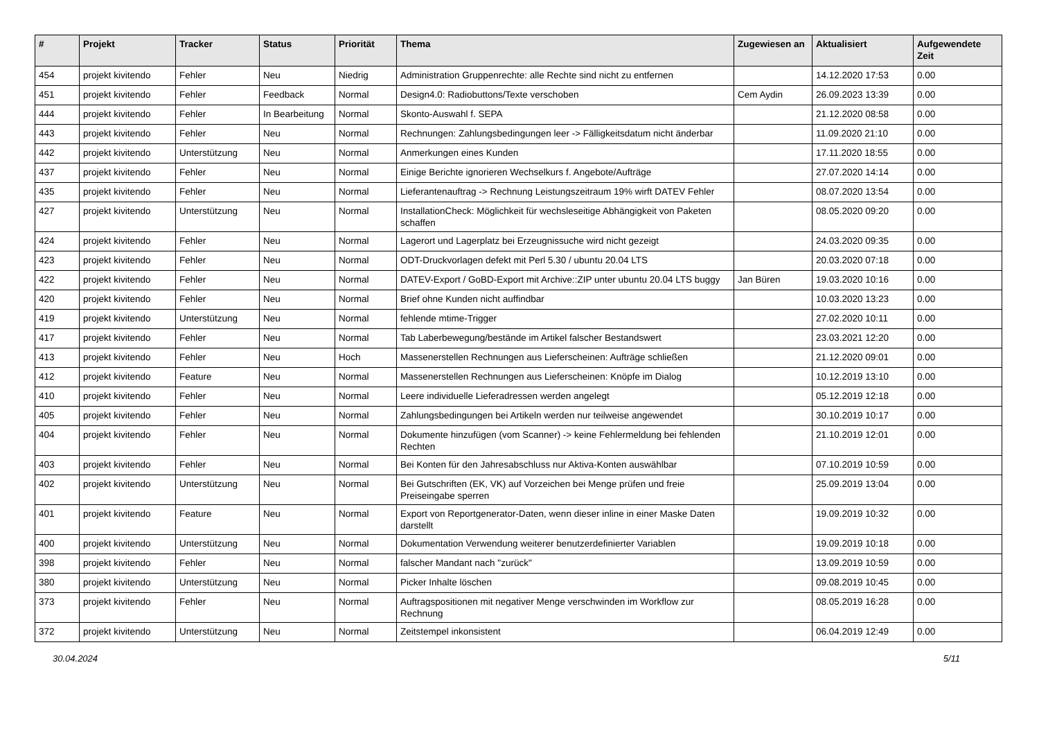| # | Projekt | Tracker | Status | Priorität | Thema | Zugewiesen an | Aktualisiert | Aufgewendete Zeit |
| --- | --- | --- | --- | --- | --- | --- | --- | --- |
| 454 | projekt kivitendo | Fehler | Neu | Niedrig | Administration Gruppenrechte: alle Rechte sind nicht zu entfernen | | 14.12.2020 17:53 | 0.00 |
| 451 | projekt kivitendo | Fehler | Feedback | Normal | Design4.0: Radiobuttons/Texte verschoben | Cem Aydin | 26.09.2023 13:39 | 0.00 |
| 444 | projekt kivitendo | Fehler | In Bearbeitung | Normal | Skonto-Auswahl f. SEPA | | 21.12.2020 08:58 | 0.00 |
| 443 | projekt kivitendo | Fehler | Neu | Normal | Rechnungen: Zahlungsbedingungen leer -> Fälligkeitsdatum nicht änderbar | | 11.09.2020 21:10 | 0.00 |
| 442 | projekt kivitendo | Unterstützung | Neu | Normal | Anmerkungen eines Kunden | | 17.11.2020 18:55 | 0.00 |
| 437 | projekt kivitendo | Fehler | Neu | Normal | Einige Berichte ignorieren Wechselkurs f. Angebote/Aufträge | | 27.07.2020 14:14 | 0.00 |
| 435 | projekt kivitendo | Fehler | Neu | Normal | Lieferantenauftrag -> Rechnung Leistungszeitraum 19% wirft DATEV Fehler | | 08.07.2020 13:54 | 0.00 |
| 427 | projekt kivitendo | Unterstützung | Neu | Normal | InstallationCheck: Möglichkeit für wechsleseitige Abhängigkeit von Paketen schaffen | | 08.05.2020 09:20 | 0.00 |
| 424 | projekt kivitendo | Fehler | Neu | Normal | Lagerort und Lagerplatz bei Erzeugnissuche wird nicht gezeigt | | 24.03.2020 09:35 | 0.00 |
| 423 | projekt kivitendo | Fehler | Neu | Normal | ODT-Druckvorlagen defekt mit Perl 5.30 / ubuntu 20.04 LTS | | 20.03.2020 07:18 | 0.00 |
| 422 | projekt kivitendo | Fehler | Neu | Normal | DATEV-Export / GoBD-Export mit Archive::ZIP unter ubuntu 20.04 LTS buggy | Jan Büren | 19.03.2020 10:16 | 0.00 |
| 420 | projekt kivitendo | Fehler | Neu | Normal | Brief ohne Kunden nicht auffindbar | | 10.03.2020 13:23 | 0.00 |
| 419 | projekt kivitendo | Unterstützung | Neu | Normal | fehlende mtime-Trigger | | 27.02.2020 10:11 | 0.00 |
| 417 | projekt kivitendo | Fehler | Neu | Normal | Tab Laberbewegung/bestände im Artikel falscher Bestandswert | | 23.03.2021 12:20 | 0.00 |
| 413 | projekt kivitendo | Fehler | Neu | Hoch | Massenerstellen Rechnungen aus Lieferscheinen: Aufträge schließen | | 21.12.2020 09:01 | 0.00 |
| 412 | projekt kivitendo | Feature | Neu | Normal | Massenerstellen Rechnungen aus Lieferscheinen: Knöpfe im Dialog | | 10.12.2019 13:10 | 0.00 |
| 410 | projekt kivitendo | Fehler | Neu | Normal | Leere individuelle Lieferadressen werden angelegt | | 05.12.2019 12:18 | 0.00 |
| 405 | projekt kivitendo | Fehler | Neu | Normal | Zahlungsbedingungen bei Artikeln werden nur teilweise angewendet | | 30.10.2019 10:17 | 0.00 |
| 404 | projekt kivitendo | Fehler | Neu | Normal | Dokumente hinzufügen (vom Scanner) -> keine Fehlermeldung bei fehlenden Rechten | | 21.10.2019 12:01 | 0.00 |
| 403 | projekt kivitendo | Fehler | Neu | Normal | Bei Konten für den Jahresabschluss nur Aktiva-Konten auswählbar | | 07.10.2019 10:59 | 0.00 |
| 402 | projekt kivitendo | Unterstützung | Neu | Normal | Bei Gutschriften (EK, VK) auf Vorzeichen bei Menge prüfen und freie Preiseingabe sperren | | 25.09.2019 13:04 | 0.00 |
| 401 | projekt kivitendo | Feature | Neu | Normal | Export von Reportgenerator-Daten, wenn dieser inline in einer Maske Daten darstellt | | 19.09.2019 10:32 | 0.00 |
| 400 | projekt kivitendo | Unterstützung | Neu | Normal | Dokumentation Verwendung weiterer benutzerdefinierter Variablen | | 19.09.2019 10:18 | 0.00 |
| 398 | projekt kivitendo | Fehler | Neu | Normal | falscher Mandant nach "zurück" | | 13.09.2019 10:59 | 0.00 |
| 380 | projekt kivitendo | Unterstützung | Neu | Normal | Picker Inhalte löschen | | 09.08.2019 10:45 | 0.00 |
| 373 | projekt kivitendo | Fehler | Neu | Normal | Auftragspositionen mit negativer Menge verschwinden im Workflow zur Rechnung | | 08.05.2019 16:28 | 0.00 |
| 372 | projekt kivitendo | Unterstützung | Neu | Normal | Zeitstempel inkonsistent | | 06.04.2019 12:49 | 0.00 |
30.04.2024 5/11